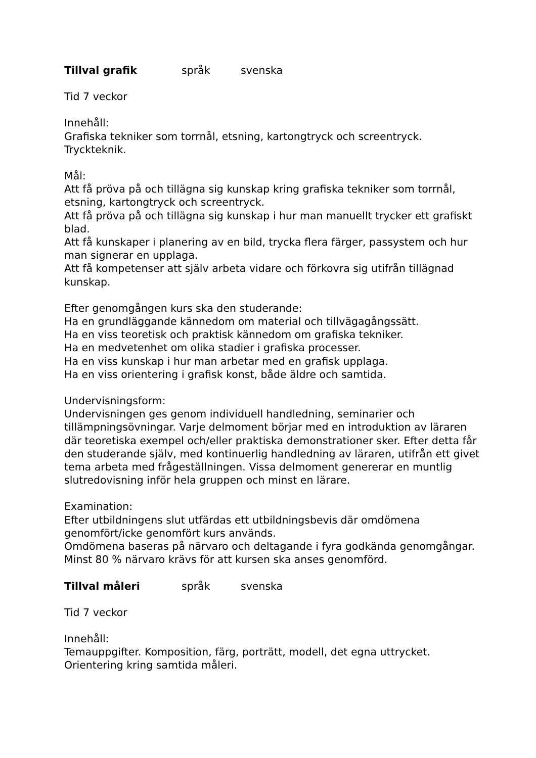Tillval grafik språk svenska
Tid 7 veckor
Innehåll:
Grafiska tekniker som torrnål, etsning, kartongtryck och screentryck.
Tryckteknik.
Mål:
Att få pröva på och tillägna sig kunskap kring grafiska tekniker som torrnål, etsning, kartongtryck och screentryck.
Att få pröva på och tillägna sig kunskap i hur man manuellt trycker ett grafiskt blad.
Att få kunskaper i planering av en bild, trycka flera färger, passystem och hur man signerar en upplaga.
Att få kompetenser att själv arbeta vidare och förkovra sig utifrån tillägnad kunskap.
Efter genomgången kurs ska den studerande:
Ha en grundläggande kännedom om material och tillvägagångssätt.
Ha en viss teoretisk och praktisk kännedom om grafiska tekniker.
Ha en medvetenhet om olika stadier i grafiska processer.
Ha en viss kunskap i hur man arbetar med en grafisk upplaga.
Ha en viss orientering i grafisk konst, både äldre och samtida.
Undervisningsform:
Undervisningen ges genom individuell handledning, seminarier och tillämpningsövningar. Varje delmoment börjar med en introduktion av läraren där teoretiska exempel och/eller praktiska demonstrationer sker. Efter detta får den studerande själv, med kontinuerlig handledning av läraren, utifrån ett givet tema arbeta med frågeställningen. Vissa delmoment genererar en muntlig slutredovisning inför hela gruppen och minst en lärare.
Examination:
Efter utbildningens slut utfärdas ett utbildningsbevis där omdömena genomfört/icke genomfört kurs används.
Omdömena baseras på närvaro och deltagande i fyra godkända genomgångar. Minst 80 % närvaro krävs för att kursen ska anses genomförd.
Tillval måleri språk svenska
Tid 7 veckor
Innehåll:
Temauppgifter. Komposition, färg, porträtt, modell, det egna uttrycket.
Orientering kring samtida måleri.